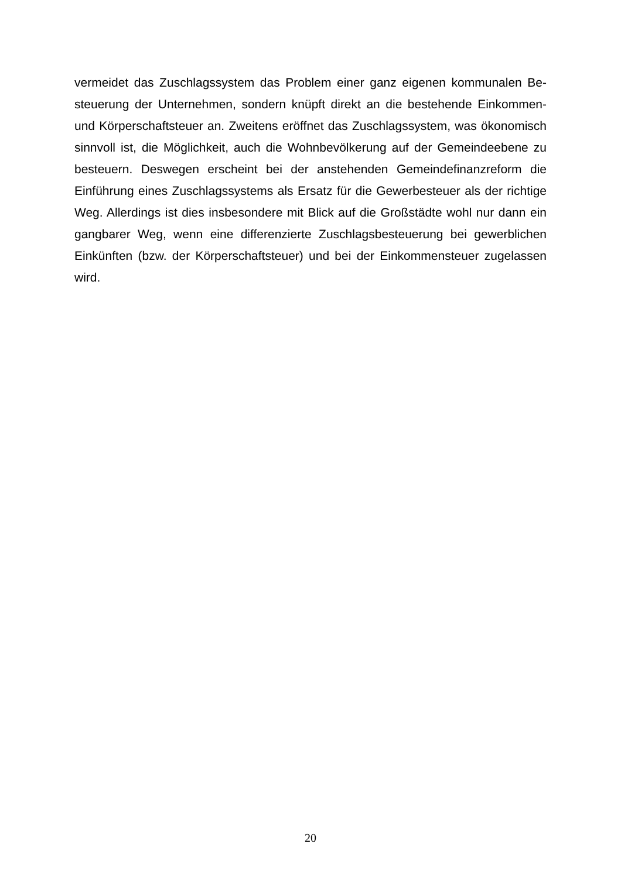vermeidet das Zuschlagssystem das Problem einer ganz eigenen kommunalen Be­steuerung der Unternehmen, sondern knüpft direkt an die bestehende Einkommen- und Körperschaftsteuer an. Zweitens eröffnet das Zuschlagssystem, was ökono­misch sinnvoll ist, die Möglichkeit, auch die Wohnbevölkerung auf der Gemeinde­ebene zu besteuern. Deswegen erscheint bei der anstehenden Gemeindefinanzre­form die Einführung eines Zuschlagssystems als Ersatz für die Gewerbesteuer als der richtige Weg. Allerdings ist dies insbesondere mit Blick auf die Großstädte wohl nur dann ein gangbarer Weg, wenn eine differenzierte Zuschlagsbesteuerung bei gewerblichen Einkünften (bzw. der Körperschaftsteuer) und bei der Einkom­mensteuer zugelassen wird.
20